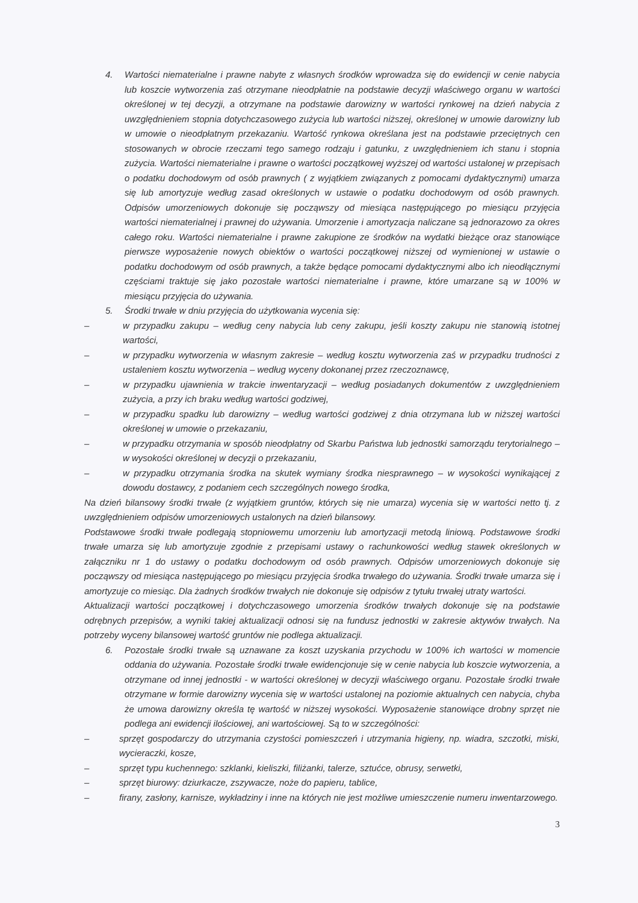4. Wartości niematerialne i prawne nabyte z własnych środków wprowadza się do ewidencji w cenie nabycia lub koszcie wytworzenia zaś otrzymane nieodpłatnie na podstawie decyzji właściwego organu w wartości określonej w tej decyzji, a otrzymane na podstawie darowizny w wartości rynkowej na dzień nabycia z uwzględnieniem stopnia dotychczasowego zużycia lub wartości niższej, określonej w umowie darowizny lub w umowie o nieodpłatnym przekazaniu. Wartość rynkowa określana jest na podstawie przeciętnych cen stosowanych w obrocie rzeczami tego samego rodzaju i gatunku, z uwzględnieniem ich stanu i stopnia zużycia. Wartości niematerialne i prawne o wartości początkowej wyższej od wartości ustalonej w przepisach o podatku dochodowym od osób prawnych ( z wyjątkiem związanych z pomocami dydaktycznymi) umarza się lub amortyzuje według zasad określonych w ustawie o podatku dochodowym od osób prawnych. Odpisów umorzeniowych dokonuje się począwszy od miesiąca następującego po miesiącu przyjęcia wartości niematerialnej i prawnej do używania. Umorzenie i amortyzacja naliczane są jednorazowo za okres całego roku. Wartości niematerialne i prawne zakupione ze środków na wydatki bieżące oraz stanowiące pierwsze wyposażenie nowych obiektów o wartości początkowej niższej od wymienionej w ustawie o podatku dochodowym od osób prawnych, a także będące pomocami dydaktycznymi albo ich nieodłącznymi częściami traktuje się jako pozostałe wartości niematerialne i prawne, które umarzane są w 100% w miesiącu przyjęcia do używania.
5. Środki trwałe w dniu przyjęcia do użytkowania wycenia się:
– w przypadku zakupu – według ceny nabycia lub ceny zakupu, jeśli koszty zakupu nie stanowią istotnej wartości,
– w przypadku wytworzenia w własnym zakresie – według kosztu wytworzenia zaś w przypadku trudności z ustaleniem kosztu wytworzenia – według wyceny dokonanej przez rzeczoznawcę,
– w przypadku ujawnienia w trakcie inwentaryzacji – według posiadanych dokumentów z uwzględnieniem zużycia, a przy ich braku według wartości godziwej,
– w przypadku spadku lub darowizny – według wartości godziwej z dnia otrzymana lub w niższej wartości określonej w umowie o przekazaniu,
– w przypadku otrzymania w sposób nieodpłatny od Skarbu Państwa lub jednostki samorządu terytorialnego – w wysokości określonej w decyzji o przekazaniu,
– w przypadku otrzymania środka na skutek wymiany środka niesprawnego – w wysokości wynikającej z dowodu dostawcy, z podaniem cech szczególnych nowego środka,
Na dzień bilansowy środki trwałe (z wyjątkiem gruntów, których się nie umarza) wycenia się w wartości netto tj. z uwzględnieniem odpisów umorzeniowych ustalonych na dzień bilansowy.
Podstawowe środki trwałe podlegają stopniowemu umorzeniu lub amortyzacji metodą liniową. Podstawowe środki trwałe umarza się lub amortyzuje zgodnie z przepisami ustawy o rachunkowości według stawek określonych w załączniku nr 1 do ustawy o podatku dochodowym od osób prawnych. Odpisów umorzeniowych dokonuje się począwszy od miesiąca następującego po miesiącu przyjęcia środka trwałego do używania. Środki trwałe umarza się i amortyzuje co miesiąc. Dla żadnych środków trwałych nie dokonuje się odpisów z tytułu trwałej utraty wartości.
Aktualizacji wartości początkowej i dotychczasowego umorzenia środków trwałych dokonuje się na podstawie odrębnych przepisów, a wyniki takiej aktualizacji odnosi się na fundusz jednostki w zakresie aktywów trwałych. Na potrzeby wyceny bilansowej wartość gruntów nie podlega aktualizacji.
6. Pozostałe środki trwałe są uznawane za koszt uzyskania przychodu w 100% ich wartości w momencie oddania do używania. Pozostałe środki trwałe ewidencjonuje się w cenie nabycia lub koszcie wytworzenia, a otrzymane od innej jednostki - w wartości określonej w decyzji właściwego organu. Pozostałe środki trwałe otrzymane w formie darowizny wycenia się w wartości ustalonej na poziomie aktualnych cen nabycia, chyba że umowa darowizny określa tę wartość w niższej wysokości. Wyposażenie stanowiące drobny sprzęt nie podlega ani ewidencji ilościowej, ani wartościowej. Są to w szczególności:
– sprzęt gospodarczy do utrzymania czystości pomieszczeń i utrzymania higieny, np. wiadra, szczotki, miski, wycieraczki, kosze,
– sprzęt typu kuchennego: szklanki, kieliszki, filiżanki, talerze, sztućce, obrusy, serwetki,
– sprzęt biurowy: dziurkacze, zszywacze, noże do papieru, tablice,
– firany, zasłony, karnisze, wykładziny i inne na których nie jest możliwe umieszczenie numeru inwentarzowego.
3